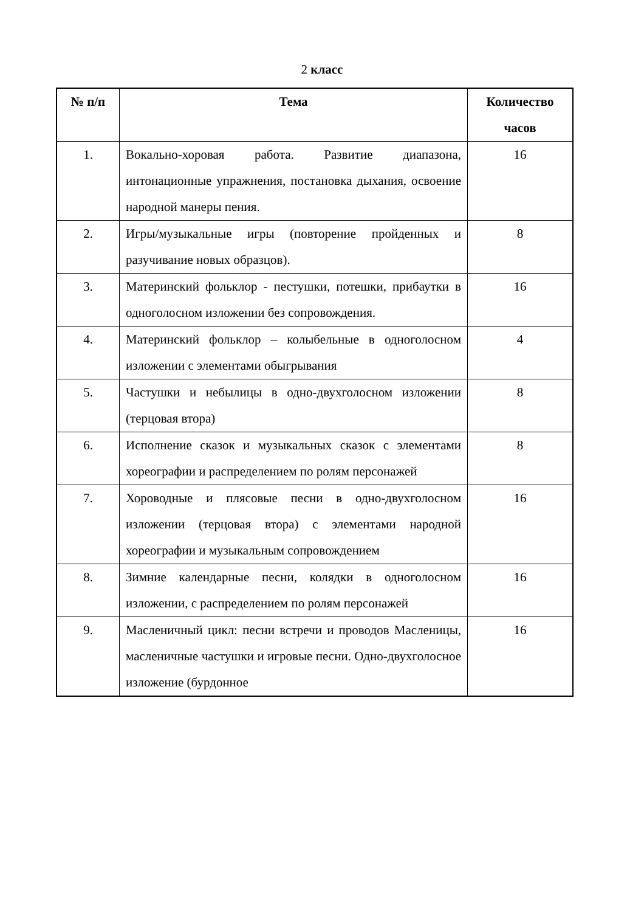2 класс
| № п/п | Тема | Количество часов |
| --- | --- | --- |
| 1. | Вокально-хоровая работа. Развитие диапазона, интонационные упражнения, постановка дыхания, освоение народной манеры пения. | 16 |
| 2. | Игры/музыкальные игры (повторение пройденных и разучивание новых образцов). | 8 |
| 3. | Материнский фольклор - пестушки, потешки, прибаутки в одноголосном изложении без сопровождения. | 16 |
| 4. | Материнский фольклор – колыбельные в одноголосном изложении с элементами обыгрывания | 4 |
| 5. | Частушки и небылицы в одно-двухголосном изложении (терцовая втора) | 8 |
| 6. | Исполнение сказок и музыкальных сказок с элементами хореографии и распределением по ролям персонажей | 8 |
| 7. | Хороводные и плясовые песни в одно-двухголосном изложении (терцовая втора) с элементами народной хореографии и музыкальным сопровождением | 16 |
| 8. | Зимние календарные песни, колядки в одноголосном изложении, с распределением по ролям персонажей | 16 |
| 9. | Масленичный цикл: песни встречи и проводов Масленицы, масленичные частушки и игровые песни. Одно-двухголосное изложение (бурдонное | 16 |